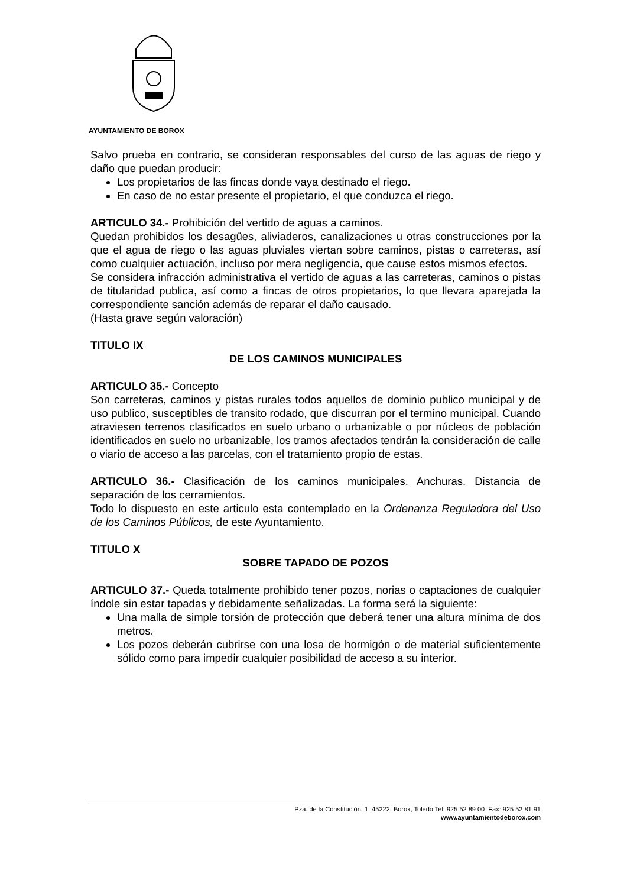AYUNTAMIENTO DE BOROX
Salvo prueba en contrario, se consideran responsables del curso de las aguas de riego y daño que puedan producir:
Los propietarios de las fincas donde vaya destinado el riego.
En caso de no estar presente el propietario, el que conduzca el riego.
ARTICULO 34.- Prohibición del vertido de aguas a caminos.
Quedan prohibidos los desagües, aliviaderos, canalizaciones u otras construcciones por la que el agua de riego o las aguas pluviales viertan sobre caminos, pistas o carreteras, así como cualquier actuación, incluso por mera negligencia, que cause estos mismos efectos.
Se considera infracción administrativa el vertido de aguas a las carreteras, caminos o pistas de titularidad publica, así como a fincas de otros propietarios, lo que llevara aparejada la correspondiente sanción además de reparar el daño causado.
(Hasta grave según valoración)
TITULO IX
DE LOS CAMINOS MUNICIPALES
ARTICULO 35.- Concepto
Son carreteras, caminos y pistas rurales todos aquellos de dominio publico municipal y de uso publico, susceptibles de transito rodado, que discurran por el termino municipal. Cuando atraviesen terrenos clasificados en suelo urbano o urbanizable o por núcleos de población identificados en suelo no urbanizable, los tramos afectados tendrán la consideración de calle o viario de acceso a las parcelas, con el tratamiento propio de estas.
ARTICULO 36.- Clasificación de los caminos municipales. Anchuras. Distancia de separación de los cerramientos.
Todo lo dispuesto en este articulo esta contemplado en la Ordenanza Reguladora del Uso de los Caminos Públicos, de este Ayuntamiento.
TITULO X
SOBRE TAPADO DE POZOS
ARTICULO 37.- Queda totalmente prohibido tener pozos, norias o captaciones de cualquier índole sin estar tapadas y debidamente señalizadas. La forma será la siguiente:
Una malla de simple torsión de protección que deberá tener una altura mínima de dos metros.
Los pozos deberán cubrirse con una losa de hormigón o de material suficientemente sólido como para impedir cualquier posibilidad de acceso a su interior.
Pza. de la Constitución, 1, 45222. Borox, Toledo Tel: 925 52 89 00 Fax: 925 52 81 91
www.ayuntamientodeborox.com